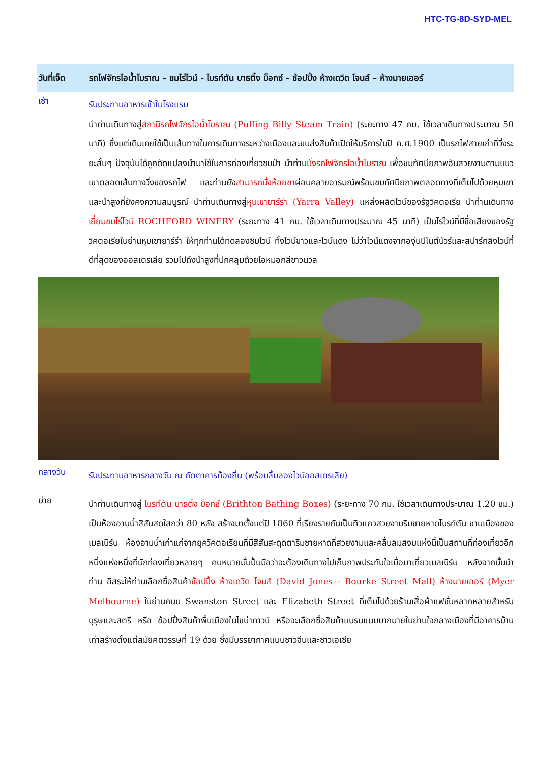HTC-TG-8D-SYD-MEL
วันที่เจ็ด
รถไฟจักรไอน้ำโบราณ – ชมไร่ไวน์ - ไบรท์ตัน บาธติ้ง บ็อกซ์ - ช้อปปิ้ง ห้างเดวิด โจนส์ – ห้างมายเออร์
เช้า
รับประทานอาหารเช้าในโรงแรม
นำท่านเดินทางสู่สถานีรถไฟจักรไอน้ำโบราณ (Puffing Billy Steam Train) (ระยะทาง 47 กม. ใช้เวลาเดินทางประมาณ 50 นาที) ซึ่งแต่เดิมเคยใช้เป็นเส้นทางในการเดินทางระหว่างเมืองและขนส่งสินค้าเปิดให้บริการในปี ค.ศ.1900 เป็นรถไฟสายเก่าที่วิ่งระยะสั้นๆ ปัจจุบันได้ถูกดัดแปลงนำมาใช้ในการท่องเที่ยวชมป่า นำท่านนั่งรถไฟจักรไอน้ำโบราณ เพื่อชมทัศนียภาพอันสวยงามตามแนวเขาตลอดเส้นทางวิ่งของรถไฟ และท่านยังสามารถนั่งห้อยขาผ่อนคลายอารมณ์พร้อมชมทัศนียภาพตลอดทางที่เต็มไปด้วยหุบเขาและป่าสูงที่ยังคงความสมบูรณ์ นำท่านเดินทางสู่หุบเขายาร์ร่า (Yarra Valley) แหล่งผลิตไวน์ของรัฐวิคตอเรีย นำท่านเดินทางเยี่ยมชมไร่ไวน์ ROCHFORD WINERY (ระยะทาง 41 กม. ใช้เวลาเดินทางประมาณ 45 นาที) เป็นไร่ไวน์ที่มีชื่อเสียงของรัฐวิคตอเรียในย่านหุบเขายาร์ร่า ให้ทุกท่านได้ทดลองชิมไวน์ ทั้งไวน์ขาวและไวน์แดง ไม่ว่าไวน์แดงจากองุ่นปิโนต์นัวร์และสปาร์กลิงไวน์ที่ดีที่สุดของออสเตรเลีย รวมไปถึงป่าสูงที่ปกคลุมด้วยไอหมอกสีขาวนวล
กลางวัน
รับประทานอาหารกลางวัน ณ ภัตตาคารท้องถิ่น (พร้อมลิ้มลองไวน์ออสเตรเลีย)
บ่าย
นำท่านเดินทางสู่ ไบรท์ตัน บาธติ้ง บ็อกซ์ (Brithton Bathing Boxes) (ระยะทาง 70 กม. ใช้เวลาเดินทางประมาณ 1.20 ชม.) เป็นห้องอาบน้ำสีสันสดใสกว่า 80 หลัง สร้างมาตั้งแต่ปี 1860 ที่เรียงรายกันเป็นทิวแถวสวยงามริมชายหาดไบรท์ตัน ชานเมืองของเมลเบิร์น ห้องอาบน้ำเก่าแก่จากยุควิคตอเรียนที่มีสีสันสะดุดตาริมชายหาดที่สวยงามและคลื่นลมสงบแห่งนี้เป็นสถานที่ท่องเที่ยวอีกหนึ่งแห่งหนึ่งที่นักท่องเที่ยวหลายๆ คนหมายมั่นปั้นมือว่าจะต้องเดินทางไปเก็บภาพประทับใจเมื่อมาเที่ยวเมลเบิร์น หลังจากนั้นนำท่าน อิสระให้ท่านเลือกซื้อสินค้าช้อปปิ้ง ห้างเดวิด โจนส์ (David Jones - Bourke Street Mall) ห้างมายเออร์ (Myer Melbourne) ในย่านถนน Swanston Street และ Elizabeth Street ที่เต็มไปด้วยร้านเสื้อผ้าแฟชั่นหลากหลายสำหรับบุรุษและสตรี หรือ ช้อปปิ้งสินค้าพื้นเมืองในไชน่าทาวน์ หรือจะเลือกซื้อสินค้าแบรนแนมมากมายในย่านใจกลางเมืองที่มีอาคารบ้านเก่าสร้างตั้งแต่สมัยศตวรรษที่ 19 ด้วย ซึ่งมีบรรยากาศแบบชาวจีนและชาวเอเซีย